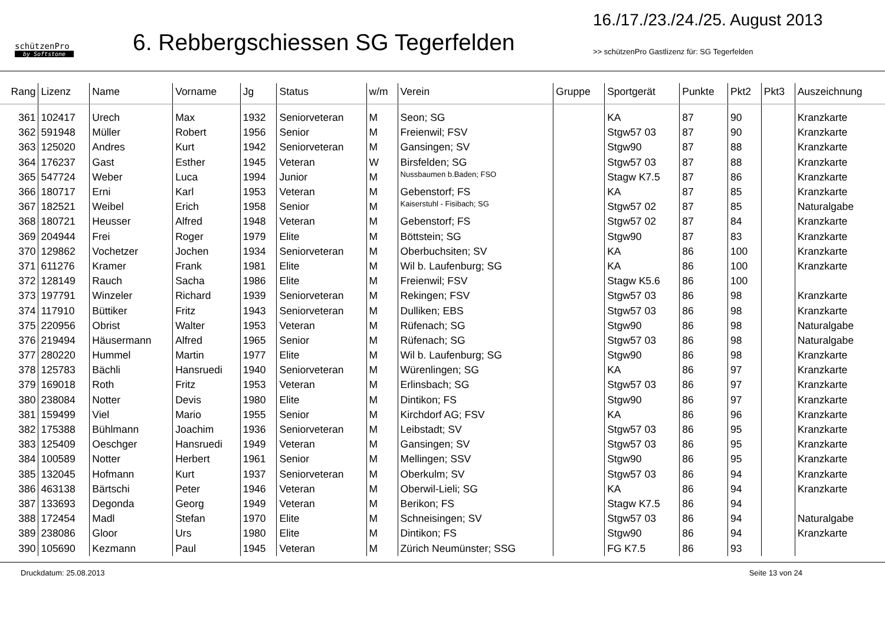schützenPro
by Softstone
6. Rebbergschiessen SG Tegerfelden
16./17./23./24./25. August 2013
>> schützenPro Gastlizenz für: SG Tegerfelden
| Rang | Lizenz | Name | Vorname | Jg | Status | w/m | Verein | Gruppe | Sportgerät | Punkte | Pkt2 | Pkt3 | Auszeichnung |
| --- | --- | --- | --- | --- | --- | --- | --- | --- | --- | --- | --- | --- | --- |
| 361 | 102417 | Urech | Max | 1932 | Seniorveteran | M | Seon; SG | | KA | 87 | 90 | | Kranzkarte |
| 362 | 591948 | Müller | Robert | 1956 | Senior | M | Freienwil; FSV | | Stgw57 03 | 87 | 90 | | Kranzkarte |
| 363 | 125020 | Andres | Kurt | 1942 | Seniorveteran | M | Gansingen; SV | | Stgw90 | 87 | 88 | | Kranzkarte |
| 364 | 176237 | Gast | Esther | 1945 | Veteran | W | Birsfelden; SG | | Stgw57 03 | 87 | 88 | | Kranzkarte |
| 365 | 547724 | Weber | Luca | 1994 | Junior | M | Nussbaumen b.Baden; FSO | | Stagw K7.5 | 87 | 86 | | Kranzkarte |
| 366 | 180717 | Erni | Karl | 1953 | Veteran | M | Gebenstorf; FS | | KA | 87 | 85 | | Kranzkarte |
| 367 | 182521 | Weibel | Erich | 1958 | Senior | M | Kaiserstuhl - Fisibach; SG | | Stgw57 02 | 87 | 85 | | Naturalgabe |
| 368 | 180721 | Heusser | Alfred | 1948 | Veteran | M | Gebenstorf; FS | | Stgw57 02 | 87 | 84 | | Kranzkarte |
| 369 | 204944 | Frei | Roger | 1979 | Elite | M | Böttstein; SG | | Stgw90 | 87 | 83 | | Kranzkarte |
| 370 | 129862 | Vochetzer | Jochen | 1934 | Seniorveteran | M | Oberbuchsiten; SV | | KA | 86 | 100 | | Kranzkarte |
| 371 | 611276 | Kramer | Frank | 1981 | Elite | M | Wil b. Laufenburg; SG | | KA | 86 | 100 | | Kranzkarte |
| 372 | 128149 | Rauch | Sacha | 1986 | Elite | M | Freienwil; FSV | | Stagw K5.6 | 86 | 100 | | |
| 373 | 197791 | Winzeler | Richard | 1939 | Seniorveteran | M | Rekingen; FSV | | Stgw57 03 | 86 | 98 | | Kranzkarte |
| 374 | 117910 | Büttiker | Fritz | 1943 | Seniorveteran | M | Dulliken; EBS | | Stgw57 03 | 86 | 98 | | Kranzkarte |
| 375 | 220956 | Obrist | Walter | 1953 | Veteran | M | Rüfenach; SG | | Stgw90 | 86 | 98 | | Naturalgabe |
| 376 | 219494 | Häusermann | Alfred | 1965 | Senior | M | Rüfenach; SG | | Stgw57 03 | 86 | 98 | | Naturalgabe |
| 377 | 280220 | Hummel | Martin | 1977 | Elite | M | Wil b. Laufenburg; SG | | Stgw90 | 86 | 98 | | Kranzkarte |
| 378 | 125783 | Bächli | Hansruedi | 1940 | Seniorveteran | M | Würenlingen; SG | | KA | 86 | 97 | | Kranzkarte |
| 379 | 169018 | Roth | Fritz | 1953 | Veteran | M | Erlinsbach; SG | | Stgw57 03 | 86 | 97 | | Kranzkarte |
| 380 | 238084 | Notter | Devis | 1980 | Elite | M | Dintikon; FS | | Stgw90 | 86 | 97 | | Kranzkarte |
| 381 | 159499 | Viel | Mario | 1955 | Senior | M | Kirchdorf AG; FSV | | KA | 86 | 96 | | Kranzkarte |
| 382 | 175388 | Bühlmann | Joachim | 1936 | Seniorveteran | M | Leibstadt; SV | | Stgw57 03 | 86 | 95 | | Kranzkarte |
| 383 | 125409 | Oeschger | Hansruedi | 1949 | Veteran | M | Gansingen; SV | | Stgw57 03 | 86 | 95 | | Kranzkarte |
| 384 | 100589 | Notter | Herbert | 1961 | Senior | M | Mellingen; SSV | | Stgw90 | 86 | 95 | | Kranzkarte |
| 385 | 132045 | Hofmann | Kurt | 1937 | Seniorveteran | M | Oberkulm; SV | | Stgw57 03 | 86 | 94 | | Kranzkarte |
| 386 | 463138 | Bärtschi | Peter | 1946 | Veteran | M | Oberwil-Lieli; SG | | KA | 86 | 94 | | Kranzkarte |
| 387 | 133693 | Degonda | Georg | 1949 | Veteran | M | Berikon; FS | | Stagw K7.5 | 86 | 94 | | |
| 388 | 172454 | Madl | Stefan | 1970 | Elite | M | Schneisingen; SV | | Stgw57 03 | 86 | 94 | | Naturalgabe |
| 389 | 238086 | Gloor | Urs | 1980 | Elite | M | Dintikon; FS | | Stgw90 | 86 | 94 | | Kranzkarte |
| 390 | 105690 | Kezmann | Paul | 1945 | Veteran | M | Zürich Neumünster; SSG | | FG K7.5 | 86 | 93 | | |
Druckdatum: 25.08.2013 Seite 13 von 24